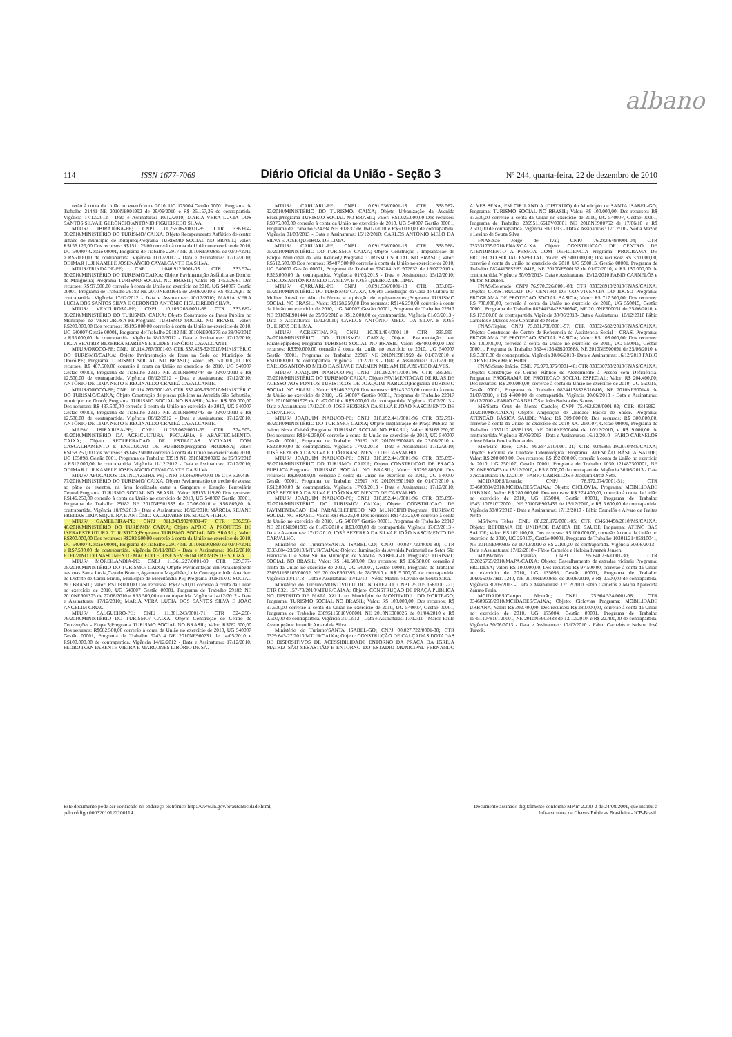albano
114 ISSN 1677-7069 Diário Oficial da União - Seção 3 Nº 244, quarta-feira, 22 de dezembro de 2010
rerão à conta da União no exercício de 2010, UG 175004 Gestão 00001 Programa de Trabalho 21441 NE 2010NE901992 de 29/06/2010 e R$ 25.157,36 de contrapartida. Vigência 17/12/2012 - Data e Assinaturas: 10/12/2010; MARIA VERA LUCIA DOS SANTOS SILVA E GERÔNCIO ANTÔNIO FIGUEIREDO SILVA.
MTUR/ IBIRAJUBA-PE; CNPJ 11.256.062/0001-85 CTR 336.604-00/2010/MINISTÉRIO DO TURISMO/ CAIXA; Objeto Recapeamento Asfáltico do centro urbano do município de Ibirajuba;Programa TURISMO SOCIAL NO BRASIL; Valor: R$156.125,00 Dos recursos: R$151.125,00 correrão à conta da União no exercício de 2010, UG 540007 Gestão 00001, Programa de Trabalho 22917 NE 2010NE902685 de 02/07/2010 e R$5.000,00 de contrapartida. Vigência 11/12/2012 - Data e Assinaturas: 17/12/2010; ODIMAR IUJI KAMEI E JOSENANCIO CAVALCANTE DA SILVA.
MTUR/TRINDADE-PE; CNPJ 11.040.912/0001-03 CTR 333.524-60/2010/MINISTÉRIO DO TURISMO/CAIXA; Objeto Pavimentação Asfáltica ao Distrito de Mangueira; Programa TURISMO SOCIAL NO BRASIL; Valor: R$ 145.526,61 Dos recursos: R$ 97.500,00 correrão à conta da União no exercício de 2010, UG 540007 Gestão 00001, Programa de Trabalho 29182 NE 2010NE901645 de 29/06/2010 e R$ 48.026,61 de contrapartida. Vigência 17/12/2012 - Data e Assinaturas: 10/12/2010; MARIA VERA LUCIA DOS SANTOS SILVA E GERÔNCIO ANTÔNIO FIGUEIREDO SILVA.
MTUR/ VENTUROSA-PE; CNPJ 10.106.268/0001-66 CTR 333.682-88/2010/MINISTÉRIO DO TURISMO/ CAIXA; Objeto Construcao de Praca Publica no Municipio de VENTUROSA-PE;Programa TURISMO SOCIAL NO BRASIL; Valor: R$200.000,00 Dos recursos: R$195.000,00 correrão à conta da União no exercício de 2010, UG 540007 Gestão 00001, Programa de Trabalho 29182 NE 2010NE901375 de 28/06/2010 e R$5.000,00 de contrapartida. Vigência 18/12/2012 - Data e Assinaturas: 17/12/2010; LIGIA BEATRIZ BEZERRA MARTINS E EUDES TENÓRIO CAVALCANTI.
MTUR/OROCÓ-PE; CNPJ 10.114.767/0001-03 CTR 337.423-32/2010/MINISTÉRIO DO TURISMO/CAIXA; Objeto Pavimentação de Ruas na Sede do Município de Orocó/PE; Programa TURISMO SOCIAL NO BRASIL; Valor: R$ 500.000,00 Dos recursos: R$ 487.500,00 correrão à conta da União no exercício de 2010, UG 540007 Gestão 00001, Programa de Trabalho 22917 NE 2010NE902744 de 02/07/2010 e R$ 12.500,00 de contrapartida. Vigência 08/12/2012 - Data e Assinaturas: 17/12/2010; ANTÔNIO DE LIMA NETO E REGINALDO CRATEÚ CAVALCANTE.
MTUR/OROCÓ-PE; CNPJ 10.114.767/0001-03 CTR 337.403-93/2010/MINISTÉRIO DO TURISMO/CAIXA; Objeto Construção de praças públicas na Avenida São Sebastião, município de Orocó; Programa TURISMO SOCIAL NO BRASIL; Valor: R$ 500.000,00 Dos recursos: R$ 487.500,00 correrão à conta da União no exercício de 2010, UG 540007 Gestão 00001, Programa de Trabalho 22917 NE 2010NE902743 de 02/07/2010 e R$ 12.500,00 de contrapartida. Vigência 08/12/2012 - Data e Assinaturas: 17/12/2010; ANTÔNIO DE LIMA NETO E REGINALDO CRATEÚ CAVALCANTE.
MAPA/ IBIRAJUBA-PE; CNPJ 11.256.062/0001-85 CTR 324.505-45/2010/MINISTÉRIO DA AGRICULTURA, PECUÁRIA E ABASTECIMENTO/ CAIXA; Objeto RECUPERACAO DE ESTRADAS VICINAIS COM CASCALHAMENTO E EXECUCAO DE BUEIROS;Programa PRODESA; Valor: R$158.250,00 Dos recursos: R$146.250,00 correrão à conta da União no exercício de 2010, UG 135098, Gestão 0001, Programa de Trabalho 33919 NE 2010NE900282 de 25/05/2010 e R$12.000,00 de contrapartida. Vigência 11/12/2012 - Data e Assinaturas: 17/12/2010; ODIMAR IUJI KAMEI E JOSENANCIO CAVALCANTE DA SILVA
MTUR/ AFOGADOS DA INGAZEIRA-PE; CNPJ 10.346.096/0001-06 CTR 329.416-77/2010/MINISTÉRIO DO TURISMO/ CAIXA; Objeto Pavimentação do trecho de acesso ao pátio de eventos, na área localizada entre a Gangorra e Estação Ferroviária Central;Programa TURISMO SOCIAL NO BRASIL; Valor: R$153.119,80 Dos recursos: R$146.250,00 correrão à conta da União no exercício de 2010, UG 540007 Gestão 00001, Programa de Trabalho 29182 NE 2010NE901333 de 27/06/2010 e R$6.869,80 de contrapartida. Vigência 18/09/2013 - Data e Assinaturas: 16/12/2010; MÁRCIA REJANE FREITAS LIMA SIQUEIRA E ANTÔNIO VALADARES DE SOUZA FILHO.
MTUR/ GAMELEIRA-PE; CNPJ 011.343.902/0001-47 CTR 336.558-40/2010/MINISTÉRIO DO TURISMO/ CAIXA; Objeto APOIO A PROJETOS DE INFRAESTRUTURA TURISTICA;Programa TURISMO SOCIAL NO BRASIL; Valor: R$300.000,00 Dos recursos: R$292.500,00 correrão à conta da União no exercício de 2010, UG 540007 Gestão 00001, Programa de Trabalho 22917 NE 2010NE902690 de 02/07/2010 e R$7.500,00 de contrapartida. Vigência 08/11/2013 - Data e Assinaturas: 16/12/2010; ETELVINO DO NASCIMENTO MACEDO E JOSÉ SEVERINO RAMOS DE SOUZA.
MTUR/ MOREILÂNDIA-PE; CNPJ 11.361.227/0001-89 CTR 329.377-08/2010/MINISTÉRIO DO TURISMO/ CAIXA; Objeto Pavimentação em Paralelepípedo nas ruas Santa Luzia,Castelo Branco,Agamenon Magalhães,Luiz Gonzaga e João Anacleto no Distrito de Cariri Mirim, Município de Moreilândia-PE; Programa TURISMO SOCIAL NO BRASIL; Valor: R$103.000,00 Dos recursos: R$97.500,00 correrão à conta da União no exercício de 2010, UG 540007 Gestão 00001, Programa de Trabalho 29182 NE 2010NE901325 de 27/06/2010 e R$5.500,00 de contrapartida. Vigência 14/12/2012 - Data e Assinaturas: 17/12/2010; MARIA VERA LUCIA DOS SANTOS SILVA E JOÃO ANGELIM CRUZ.
MTUR/ SALGUEIRO-PE; CNPJ 11.361.243/0001-71 CTR 324.250-79/2010/MINISTÉRIO DO TURISMO/ CAIXA; Objeto Construção do Centro de Convenções - Etapa 3;Programa TURISMO SOCIAL NO BRASIL; Valor: R$782.500,00 Dos recursos: R$682.500,00 correrão à conta da União no exercício de 2010, UG 540007 Gestão 00001, Programa de Trabalho 524314 NE 2010NE900231 de 14/05/2010 e R$100.000,00 de contrapartida. Vigência 14/12/2012 - Data e Assinaturas: 17/12/2010; PEDRO IVAN PARENTE VIEIRA E MARCONES LIBÓRIO DE SÁ.
MTUR/ CARUARU-PE; CNPJ 10.091.536/0001-13 CTR 338.567-92/2010/MINISTÉRIO DO TURISMO/ CAIXA; Objeto Urbanização da Avenida Brasil;Programa TURISMO SOCIAL NO BRASIL; Valor: R$1.025.000,00 Dos recursos: R$975.000,00 correrão à conta da União no exercício de 2010, UG 540007 Gestão 00001, Programa de Trabalho 524284 NE 902837 de 16/07/2010 e R$50.000,00 de contrapartida. Vigência 01/03/2013 - Data e Assinaturas: 15/12/2010; CARLOS ANTÔNIO MELO DA SILVA E JOSÉ QUEIROZ DE LIMA.
MTUR/ CARUARU-PE; CNPJ 10.091.536/0001-13 CTR 338.568-05/2010/MINISTÉRIO DO TURISMO/ CAIXA; Objeto Construção / Implantação do Parque Municipal da Vila Kennedy;Programa TURISMO SOCIAL NO BRASIL; Valor: R$512.500,00 Dos recursos: R$487.500,00 correrão à conta da União no exercício de 2010, UG 540007 Gestão 00001, Programa de Trabalho 524284 NE 902832 de 16/07/2010 e R$25.000,00 de contrapartida. Vigência 01/03/2013 - Data e Assinaturas: 15/12/2010; CARLOS ANTÔNIO MELO DA SILVA E JOSÉ QUEIROZ DE LIMA.
MTUR/ CARUARU-PE; CNPJ 10.091.536/0001-13 CTR 333.602-15/2010/MINISTÉRIO DO TURISMO/ CAIXA; Objeto Construção da Casa de Cultura da Mulher Artesã do Alto do Moura e aquisição de equipamentos.;Programa TURISMO SOCIAL NO BRASIL; Valor: R$158.250,00 Dos recursos: R$146.250,00 correrão à conta da União no exercício de 2010, UG 540007 Gestão 00001, Programa de Trabalho 22917 NE 2010NE901444 de 29/06/2010 e R$12.000,00 de contrapartida. Vigência 01/03/2013 - Data e Assinaturas: 15/12/2010; CARLOS ANTÔNIO MELO DA SILVA E JOSÉ QUEIROZ DE LIMA.
MTUR/ AGRESTINA-PE; CNPJ 10.091.494/0001-10 CTR 335.595-74/2010/MINISTÉRIO DO TURISMO/ CAIXA; Objeto Pavimentação em Paralelepípedos; Programa TURISMO SOCIAL NO BRASIL; Valor: R$400.000,00 Dos recursos: R$390.000,00 correrão à conta da União no exercício de 2010, UG 540007 Gestão 00001, Programa de Trabalho 22917 NE 2010NE901959 de 01/07/2010 e R$10.000,00 de contrapartida. Vigência 11/02/2013 - Data e Assinaturas: 17/12/2010; CARLOS ANTÔNIO MELO DA SILVA E CARMEN MIRIAM DE AZEVEDO ALVES.
MTUR/ JOAQUIM NABUCO-PE; CNPJ 010.192.441/0001-96 CTR 335.697-05/2010/MINISTÉRIO DO TURISMO/ CAIXA; Objeto PAVIMENTACAO DE RUAS DE ACESSO AOS PONTOS TURISTICOS DE JOAQUIM NABUCO;Programa TURISMO SOCIAL NO BRASIL; Valor: R$146.325,00 Dos recursos: R$143.325,00 correrão à conta da União no exercício de 2010, UG 540007 Gestão 00001, Programa de Trabalho 22917 NE 2010NE901979 de 01/07/2010 e R$3.000,00 de contrapartida. Vigência 17/02/2013 - Data e Assinaturas: 17/12/2010; JOSÉ BEZERRA DA SILVA E JOÃO NASCIMENTO DE CARVALHO.
MTUR/ JOAQUIM NABUCO-PE; CNPJ 010.192.441/0001-96 CTR 332.791-88/2010/MINISTÉRIO DO TURISMO/ CAIXA; Objeto Implantação de Praça Publica no bairro Nova Cuiabá.;Programa TURISMO SOCIAL NO BRASIL; Valor: R$168.250,00 Dos recursos: R$146.250,00 correrão à conta da União no exercício de 2010, UG 540007 Gestão 00001, Programa de Trabalho 29182 NE 2010NE900885 de 23/06/2010 e R$22.000,00 de contrapartida. Vigência 17/02/2013 - Data e Assinaturas: 17/12/2010; JOSÉ BEZERRA DA SILVA E JOÃO NASCIMENTO DE CARVALHO.
MTUR/ JOAQUIM NABUCO-PE; CNPJ 010.192.441/0001-96 CTR 335.695-88/2010/MINISTÉRIO DO TURISMO/ CAIXA; Objeto CONSTRUCAO DE PRACA PUBLICA;Programa TURISMO SOCIAL NO BRASIL; Valor: R$292.800,00 Dos recursos: R$280.800,00 correrão à conta da União no exercício de 2010, UG 540007 Gestão 00001, Programa de Trabalho 22917 NE 2010NE901989 de 01/07/2010 e R$12.000,00 de contrapartida. Vigência 17/03/2013 - Data e Assinaturas: 17/12/2010; JOSÉ BEZERRA DA SILVA E JOÃO NASCIMENTO DE CARVALHO.
MTUR/ JOAQUIM NABUCO-PE; CNPJ 010.192.441/0001-96 CTR 335.696-92/2010/MINISTÉRIO DO TURISMO/ CAIXA; Objeto CONSTRUCAO DE PAVIMENTACAO EM PARALELEPIPEDO NO MUNICIPIO;Programa TURISMO SOCIAL NO BRASIL; Valor: R$146.325,00 Dos recursos: R$143.325,00 correrão à conta da União no exercício de 2010, UG 540007 Gestão 00001, Programa de Trabalho 22917 NE 2010NE901983 de 01/07/2010 e R$3.000,00 de contrapartida. Vigência 17/03/2013 - Data e Assinaturas: 17/12/2010; JOSÉ BEZERRA DA SILVA E JOÃO NASCIMENTO DE CARVALHO.
Ministério do Turismo/SANTA ISABEL-GO; CNPJ 00.027.722/0001-30; CTR 0333.884-23/2010/MTUR/CAIXA; Objeto: Iluminação da Avenida Perimetral no Setor São Francisco II e Setor Sul no Município de SANTA ISABEL-GO; Programa: TURISMO SOCIAL NO BRASIL; Valor: R$ 141.500,00; Dos recursos: R$ 136.500,00 correrão à conta da União no exercício de 2010, UG 540007, Gestão 00001, Programa de Trabalho 23695116610V00052 NE 2010NE901395 de 28/06/10 e R$ 5.000,00 de contrapartida. Vigência 30/11/13 - Data e Assinaturas: 17/12/10 - Nédia Mazon e Levino de Souza Silva.
Ministério do Turismo/MONTIVIDIU DO NORTE-GO; CNPJ 25.005.166/0001-21; CTR 0321.157-79/2010/MTUR/CAIXA; Objeto: CONSTRUÇÃO DE PRAÇA PUBLICA NO DISTRITO DE MATA AZUL no Município de MONTIVIDIU DO NORTE-GO; Programa: TURISMO SOCIAL NO BRASIL; Valor: R$ 100.000,00; Dos recursos: R$ 97.500,00 correrão à conta da União no exercício de 2010, UG 540007, Gestão 00001, Programa de Trabalho 23695116610V00001 NE 2010NE900026 de 01/04/2010 e R$ 2.500,00 de contrapartida. Vigência 31/12/12 - Data e Assinaturas: 17/12/10 - Marco Paulo Assumpção e Jurandir Amaral da Silva.
Ministério do Turismo/SANTA ISABEL-GO; CNPJ 00.027.722/0001-30; CTR 0329.643-27/2010/MTUR/CAIXA; Objeto: CONSTRUÇÃO DE CALÇADAS DOTADAS DE DISPOSITIVOS DE ACESSIBILIDADE ENTORNO DA PRAÇA DA IGREJA MATRIZ SÃO SEBASTIÃO E ENTORNO DO ESTADIO MUNICIPAL FERNANDO ALVES SENA, EM CIRILANDIA (DISTRITO) do Município de SANTA ISABEL-GO; Programa: TURISMO SOCIAL NO BRASIL; Valor: R$ 100.000,00; Dos recursos: R$ 97.500,00 correrão à conta da União no exercício de 2010, UG 540007, Gestão 00001, Programa de Trabalho 23695116610V00001 NE 2010NE900752 de 17/06/10 e R$ 2.500,00 de contrapartida. Vigência 30/11/13 - Data e Assinaturas: 17/12/10 - Nédia Mazon e Levino de Souza Silva
FNAS/São Jorge do Ivaí; CNPJ 76.282.649/0001-04; CTR 033331759/2010/FNAS/CAIXA; Objeto: CONSTRUCAO DE CENTRO DE ATENDIMENTO A PESSOA COM DEFICIENCIA Programa: PROGRAMA DE PROTECAO SOCIAL ESPECIAL; Valor: R$ 500.000,00; Dos recursos: R$ 370.000,00, correrão à conta da União no exercício de 2010, UG 550015, Gestão 00001, Programa de Trabalho 08244138S2B310416, NE 2010NE900152 de 01/07/2010, e R$ 130.000,00 de contrapartida. Vigência 30/06/2013- Data e Assinaturas: 15/12/2010 FABIO CARNELÓS e Milton Muzulon.
FNAS/Colorado; CNPJ 76.970.326/0001-03; CTR 033328919/2010/FNAS/CAIXA; Objeto: CONSTRUCAO DO CENTRO DE CONVIVENCIA DO IDOSO Programa: PROGRAMA DE PROTECAO SOCIAL BASICA; Valor: R$ 717.500,00; Dos recursos: R$ 700.000,00, correrão à conta da União no exercício de 2010, UG 550015, Gestão 00001, Programa de Trabalho 0824413842B300640, NE 2010NE900051 de 25/06/2010, e R$ 17.500,00 de contrapartida. Vigência 30/06/2013- Data e Assinaturas: 16/12/2010 Fábio Carnelós e Marcos José Consalter de Mello.
FNAS/Tapira; CNPJ 75.801.738/0001-57; CTR 033324582/2010/FNAS/CAIXA; Objeto: Construcao do Centro de Referencia de Assistencia Social - CRAS. Programa: PROGRAMA DE PROTECAO SOCIAL BASICA; Valor: R$ 103.000,00; Dos recursos: R$ 100.000,00, correrão à conta da União no exercício de 2010, UG 550015, Gestão 00001,, Programa de Trabalho 0824413842B300668, NE 2010NE900091 de 25/06/2010, e R$ 3.000,00 de contrapartida. Vigência 30/06/2013- Data e Assinaturas: 16/12/2010 FABIO CARNELÓS e Helio Belter.
FNAS/Santo Inácio; CNPJ 76.970.375/0001-46; CTR 033330733/2010/FNAS/CAIXA; Objeto: Construção de Centro Público de Atendimento à Pessoa com Deficiência. Programa: PROGRAMA DE PROTECAO SOCIAL ESPECIAL; Valor: R$ 204.400,00; Dos recursos: R$ 200.000,00, correrão à conta da União no exercício de 2010, UG 550015, Gestão 00001, Programa de Trabalho 08244138S2B310416, NE 2010NE900148 de 01/07/2010, e R$ 4.400,00 de contrapartida. Vigência 30/06/2013 - Data e Assinaturas: 16/12/2010 - FABIO CARNELÓS e João Batista dos Santos.
MS/Santa Cruz de Monte Castelo; CNPJ 75.462.820/0001-02; CTR 0345862-21/2010/MS/CAIXA; Objeto: Ampliação de Unidade Básica de Saúde. Programa: ATENCÃO BÁSICA SAUDE; Valor: R$ 309.000,00; Dos recursos: R$ 300.000,00, correrão à conta da União no exercício de 2010, UG 250107, Gestão 00001, Programa de Trabalho 10301121485811S6, NE 2010NE900404 de 10/12/2010, e R$ 9.000,00 de contrapartida. Vigência 30/06/2013 - Data e Assinaturas: 16/12/2010 - FABIO CARNELÓS e José Maria Pereira Fernandes.
MS/Mato Rico; CNPJ 95.684.510/0001-31; CTR 0345895-19/2010/MS/CAIXA; Objeto: Reforma de Unidade Odontológica. Programa: ATENCÃO BÁSICA SAUDE; Valor: R$ 200.000,00; Dos recursos: R$ 192.000,00, correrão à conta da União no exercício de 2010, UG 250107, Gestão 00001, Programa de Trabalho 10301121487300001, NE 2010NE900453 de 13/12/2010, e R$ 8.000,00 de contrapartida. Vigência 30/06/2013 - Data e Assinaturas: 16/12/2010 - FABIO CARNELÓS e Joaquim Ortiz Neto.
MCIDADES/Loanda; CNPJ 76.972.074/0001-51; CTR 034609884/2010/MCIDADES/CAIXA; Objeto: CICLOVIA. Programa: MOBILIDADE URBANA; Valor: R$ 280.000,00; Dos recursos: R$ 274.400,00, correrão à conta da União no exercício de 2010, UG 175004, Gestão 00001, Programa de Trabalho 15451107810T20001, NE 2010NE903435 de 13/12/2010, e R$ 5.600,00 de contrapartida. Vigência 30/06/2010 - Data e Assinaturas: 17/12/2010 - Fábio Carnelós e Alvaro de Freitas Netto
MS/Nova Tebas; CNPJ 80.620.172/0001-05; CTR 034584498/2010/MS/CAIXA; Objeto: REFORMA DE UNIDADE BASICA DE SAUDE Programa: ATENC BAS SAUDE; Valor: R$ 102.100,00; Dos recursos: R$ 100.000,00, correrão à conta da União no exercício de 2010, UG 250107, Gestão 00001, Programa de Trabalho 10301121485810041, NE 2010NE900303 de 10/12/2010 e R$ 2.100,00 de contrapartida. Vigência 30/06/2013 - Data e Assinaturas: 17/12/2010 - Fábio Carnelós e Heloisa Ivaszek Jensen.
MAPA/Alto Paraíso; CNPJ 95.640.736/0001-30; CTR 032826755/2010/MAPA/CAIXA; Objeto: Cascalhamento de estradas vicinais Programa: PRODESA; Valor: R$ 100.000,00; Dos recursos: R$ 97.500,00, correrão à conta da União no exercício de 2010, UG 135098, Gestão 00001, Programa de Trabalho 2060560037H171240, NE 2010NE900685 de 10/06/2010, e R$ 2.500,00 de contrapartida. Vigência 30/06/2013 - Data e Assinaturas: 17/12/2010 Fábio Carnelós e Maria Aparecida Zanuto Faria.
MCIDADES/Campo Mourão; CNPJ 75.904.524/0001-06; CTR 034609666/2010/MCIDADES/CAIXA; Objeto: Ciclovias Programa: MOBILIDADE URBANA; Valor: R$ 302.400,00; Dos recursos: R$ 280.000,00, correrão à conta da União no exercício de 2010, UG 175004, Gestão 00001, Programa de Trabalho 15451107810T20001, NE 2010NE903438 de 13/12/2010, e R$ 22.400,00 de contrapartida. Vigência 30/06/2013 - Data e Assinaturas: 17/12/2010 - Fábio Carnelós e Nelson José Tureck.
Este documento pode ser verificado no endereço eletrônico http://www.in.gov.br/autenticidade.html,
pelo código 00032010122200114 Documento assinado digitalmente conforme MP nº 2.200-2 de 24/08/2001, que institui a
Infraestrutura de Chaves Públicas Brasileira - ICP-Brasil.